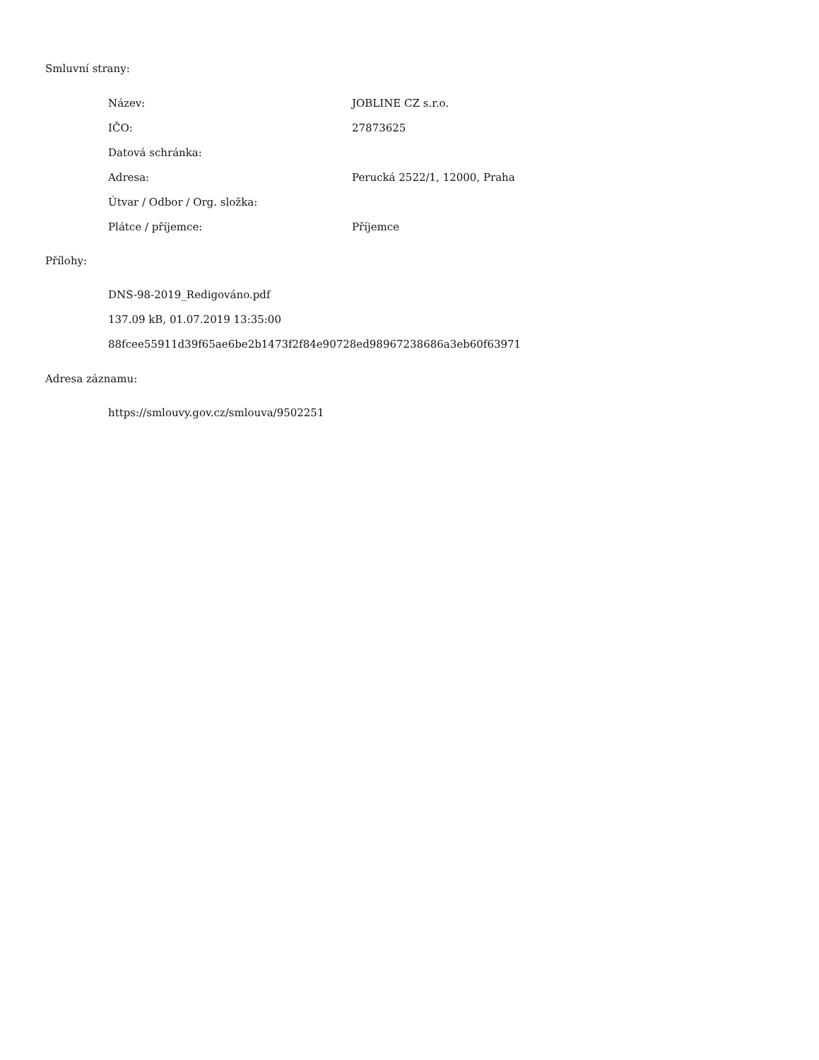Smluvní strany:
| Název: | JOBLINE CZ s.r.o. |
| IČO: | 27873625 |
| Datová schránka: | |
| Adresa: | Perucká 2522/1, 12000, Praha |
| Útvar / Odbor / Org. složka: | |
| Plátce / příjemce: | Příjemce |
Přílohy:
DNS-98-2019_Redigováno.pdf
137.09 kB, 01.07.2019 13:35:00
88fcee55911d39f65ae6be2b1473f2f84e90728ed98967238686a3eb60f63971
Adresa záznamu:
https://smlouvy.gov.cz/smlouva/9502251